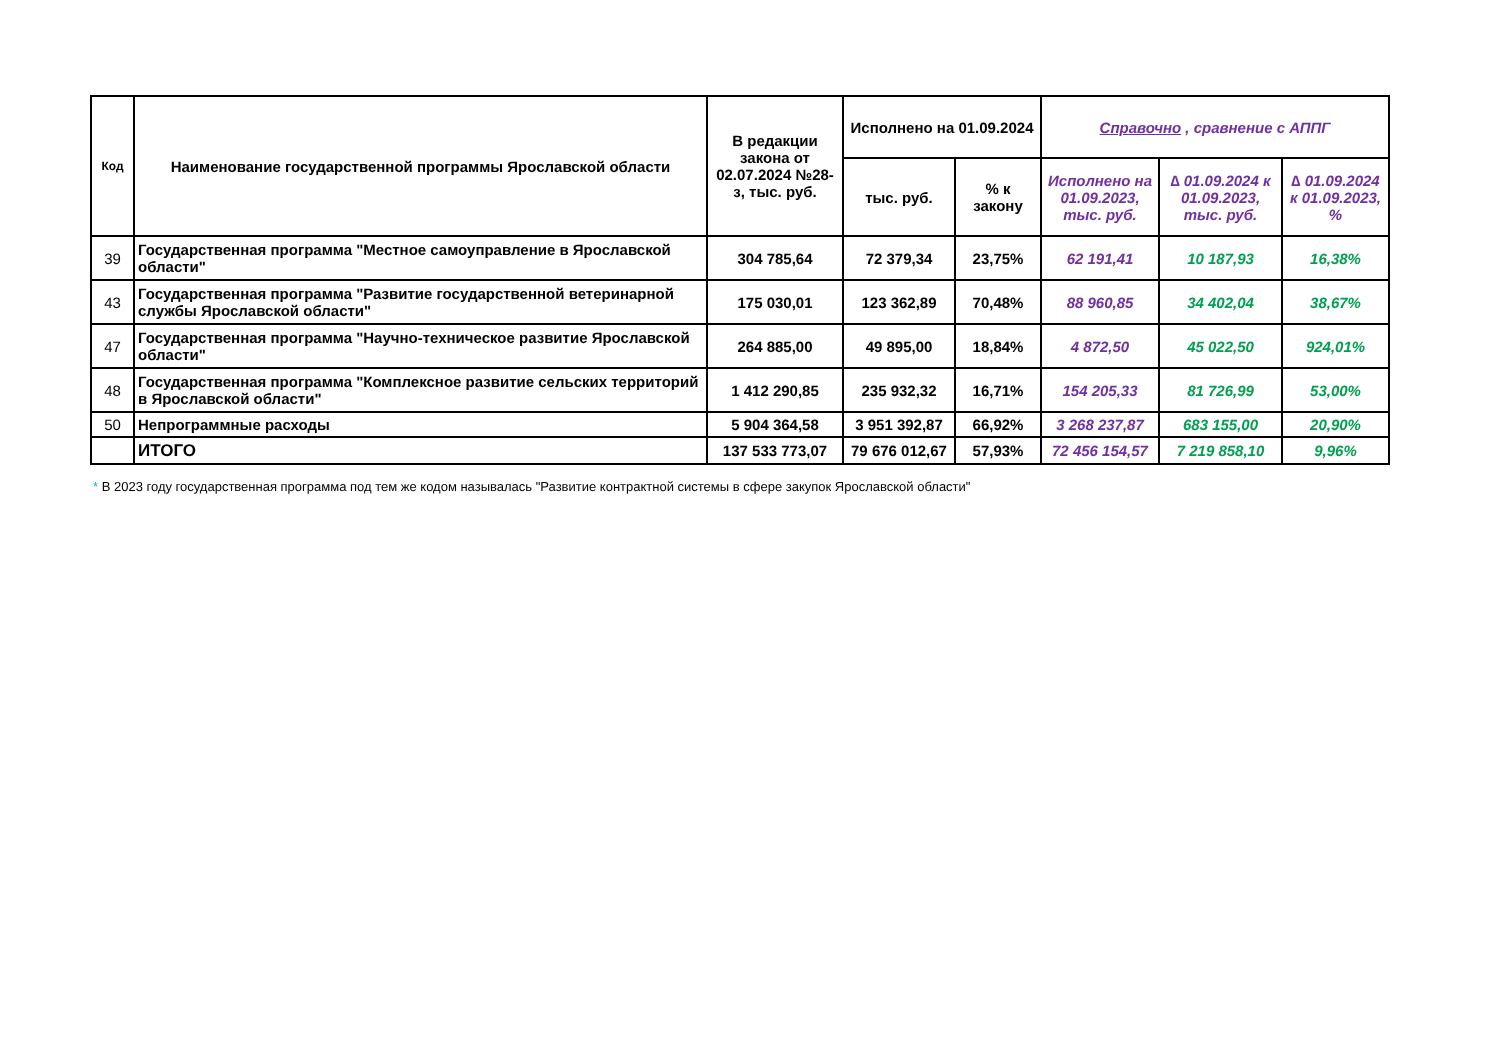| Код | Наименование государственной программы Ярославской области | В редакции закона от 02.07.2024 №28-з, тыс. руб. | Исполнено на 01.09.2024 | | Справочно , сравнение с АППГ | | |
| --- | --- | --- | --- | --- | --- | --- | --- |
| | | | тыс. руб. | % к закону | Исполнено на 01.09.2023, тыс. руб. | ∆ 01.09.2024 к 01.09.2023, тыс. руб. | ∆ 01.09.2024 к 01.09.2023, % |
| 39 | Государственная программа "Местное самоуправление в Ярославской области" | 304 785,64 | 72 379,34 | 23,75% | 62 191,41 | 10 187,93 | 16,38% |
| 43 | Государственная программа "Развитие государственной ветеринарной службы Ярославской области" | 175 030,01 | 123 362,89 | 70,48% | 88 960,85 | 34 402,04 | 38,67% |
| 47 | Государственная программа "Научно-техническое развитие Ярославской области" | 264 885,00 | 49 895,00 | 18,84% | 4 872,50 | 45 022,50 | 924,01% |
| 48 | Государственная программа "Комплексное развитие сельских территорий в Ярославской области" | 1 412 290,85 | 235 932,32 | 16,71% | 154 205,33 | 81 726,99 | 53,00% |
| 50 | Непрограммные расходы | 5 904 364,58 | 3 951 392,87 | 66,92% | 3 268 237,87 | 683 155,00 | 20,90% |
| | ИТОГО | 137 533 773,07 | 79 676 012,67 | 57,93% | 72 456 154,57 | 7 219 858,10 | 9,96% |
* В 2023 году государственная программа под тем же кодом называлась "Развитие контрактной системы в сфере закупок Ярославской области"